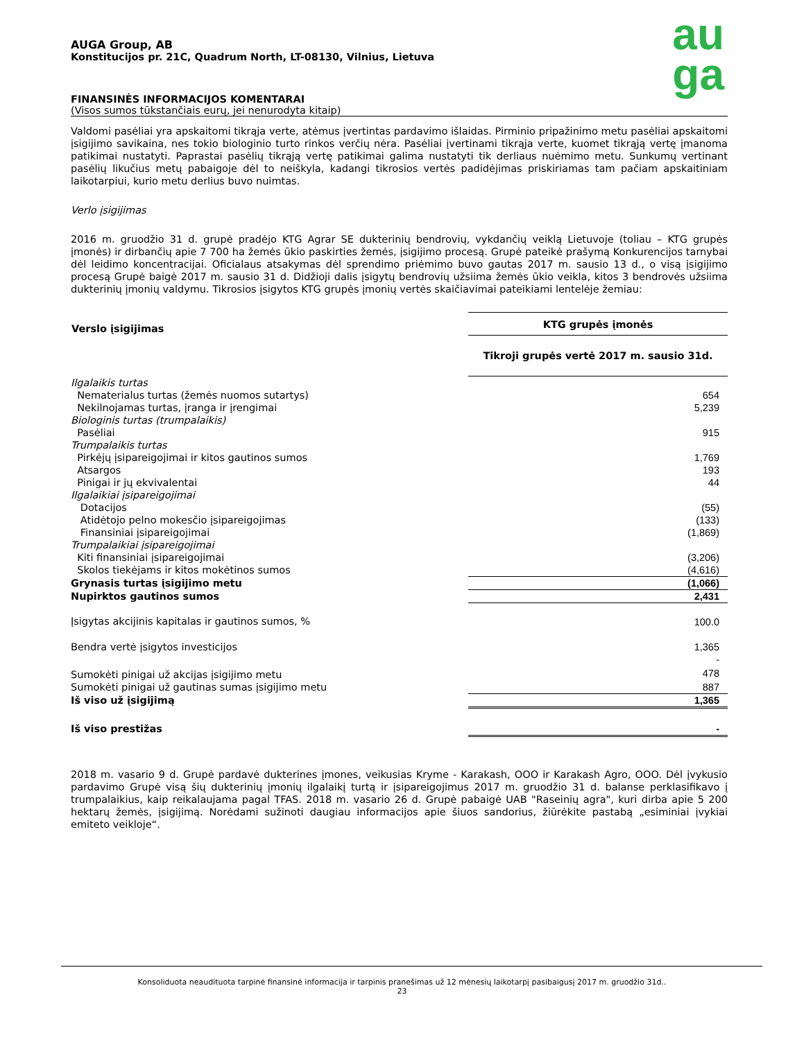au
ga
AUGA Group, AB
Konstitucijos pr. 21C, Quadrum North, LT-08130, Vilnius, Lietuva
FINANSINĖS INFORMACIJOS KOMENTARAI
(Visos sumos tūkstančiais eurų, jei nenurodyta kitaip)
Valdomi pasėliai yra apskaitomi tikrąja verte, atėmus įvertintas pardavimo išlaidas. Pirminio pripažinimo metu pasėliai apskaitomi įsigijimo savikaina, nes tokio biologinio turto rinkos verčių nėra. Pasėliai įvertinami tikrąja verte, kuomet tikrąją vertę įmanoma patikimai nustatyti. Paprastai pasėlių tikrąją vertę patikimai galima nustatyti tik derliaus nuėmimo metu. Sunkumų vertinant pasėlių likučius metų pabaigoje dėl to neiškyla, kadangi tikrosios vertės padidėjimas priskiriamas tam pačiam apskaitiniam laikotarpiui, kurio metu derlius buvo nuimtas.
Verlo įsigijimas
2016 m. gruodžio 31 d. grupė pradėjo KTG Agrar SE dukterinių bendrovių, vykdančių veiklą Lietuvoje (toliau – KTG grupės įmonės) ir dirbančių apie 7 700 ha žemės ūkio paskirties žemės, įsigijimo procesą. Grupė pateikė prašymą Konkurencijos tarnybai dėl leidimo koncentracijai. Oficialaus atsakymas dėl sprendimo priėmimo buvo gautas 2017 m. sausio 13 d., o visą įsigijimo procesą Grupė baigė 2017 m. sausio 31 d. Didžioji dalis įsigytų bendrovių užsiima žemės ūkio veikla, kitos 3 bendrovės užsiima dukterinių įmonių valdymu. Tikrosios įsigytos KTG grupės įmonių vertės skaičiavimai pateikiami lentelėje žemiau:
| Verslo įsigijimas | KTG grupės įmonės |
| --- | --- |
| | Tikroji grupės vertė 2017 m. sausio 31d. |
| Ilgalaikis turtas | |
| Nematerialus turtas (žemės nuomos sutartys) | 654 |
| Nekilnojamas turtas, įranga ir įrengimai | 5,239 |
| Biologinis turtas (trumpalaikis) | |
| Pasėliai | 915 |
| Trumpalaikis turtas | |
| Pirkėjų įsipareigojimai ir kitos gautinos sumos | 1,769 |
| Atsargos | 193 |
| Pinigai ir jų ekvivalentai | 44 |
| Ilgalaikiai įsipareigojimai | |
| Dotacijos | (55) |
| Atidėtojo pelno mokesčio įsipareigojimas | (133) |
| Finansiniai įsipareigojimai | (1,869) |
| Trumpalaikiai įsipareigojimai | |
| Kiti finansiniai įsipareigojimai | (3,206) |
| Skolos tiekėjams ir kitos mokėtinos sumos | (4,616) |
| Grynasis turtas įsigijimo metu | (1,066) |
| Nupirktos gautinos sumos | 2,431 |
| Įsigytas akcijinis kapitalas ir gautinos sumos, % | 100.0 |
| Bendra vertė įsigytos investicijos | 1,365 |
| | - |
| Sumokėti pinigai už akcijas įsigijimo metu | 478 |
| Sumokėti pinigai už gautinas sumas įsigijimo metu | 887 |
| Iš viso už įsigijimą | 1,365 |
| Iš viso prestižas | - |
2018 m. vasario 9 d. Grupė pardavė dukterines įmones, veikusias Kryme - Karakash, OOO ir Karakash Agro, OOO. Dėl įvykusio pardavimo Grupė visą šių dukterinių įmonių ilgalaikį turtą ir įsipareigojimus 2017 m. gruodžio 31 d. balanse perklasifikavo į trumpalaikius, kaip reikalaujama pagal TFAS. 2018 m. vasario 26 d. Grupė pabaigė UAB "Raseinių agra", kuri dirba apie 5 200 hektarų žemės, įsigijimą. Norėdami sužinoti daugiau informacijos apie šiuos sandorius, žiūrėkite pastabą „esiminiai įvykiai emiteto veikloje“.
Konsoliduota neaudituota tarpinė finansinė informacija ir tarpinis pranešimas už 12 mėnesių laikotarpį pasibaigusį 2017 m. gruodžio 31d..
23